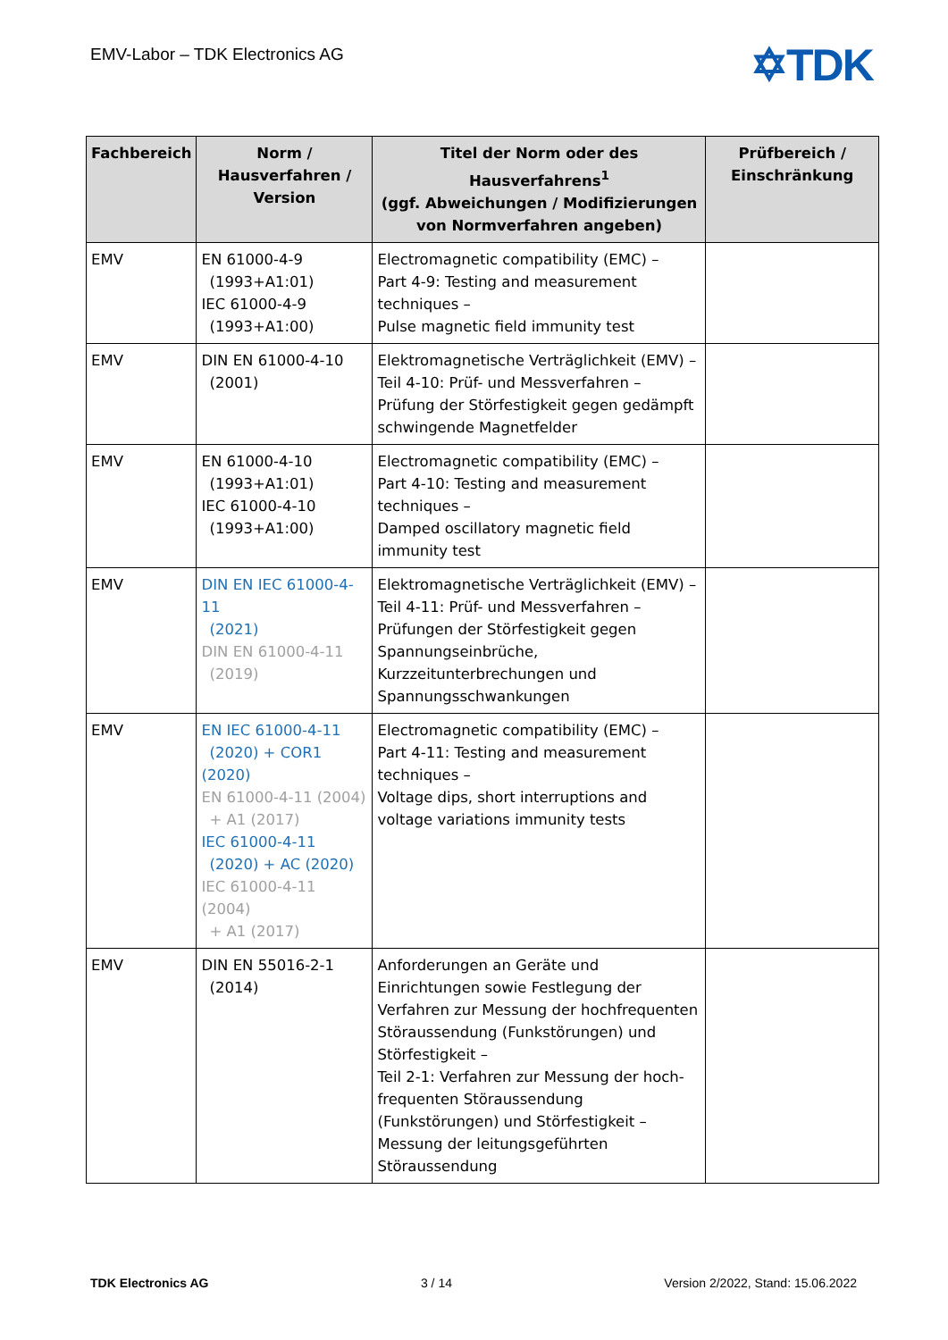EMV-Labor – TDK Electronics AG ✡TDK
| Fachbereich | Norm / Hausverfahren / Version | Titel der Norm oder des Hausverfahrens<sup>1</sup> (ggf. Abweichungen / Modifizierungen von Normverfahren angeben) | Prüfbereich / Einschränkung |
| --- | --- | --- | --- |
| EMV | EN 61000-4-9 (1993+A1:01) IEC 61000-4-9 (1993+A1:00) | Electromagnetic compatibility (EMC) – Part 4-9: Testing and measurement techniques – Pulse magnetic field immunity test | |
| EMV | DIN EN 61000-4-10 (2001) | Elektromagnetische Verträglichkeit (EMV) – Teil 4-10: Prüf- und Messverfahren – Prüfung der Störfestigkeit gegen gedämpft schwingende Magnetfelder | |
| EMV | EN 61000-4-10 (1993+A1:01) IEC 61000-4-10 (1993+A1:00) | Electromagnetic compatibility (EMC) – Part 4-10: Testing and measurement techniques – Damped oscillatory magnetic field immunity test | |
| EMV | DIN EN IEC 61000-4-11 (2021) DIN EN 61000-4-11 (2019) | Elektromagnetische Verträglichkeit (EMV) – Teil 4-11: Prüf- und Messverfahren – Prüfungen der Störfestigkeit gegen Spannungseinbrüche, Kurzzeitunterbrechungen und Spannungsschwankungen | |
| EMV | EN IEC 61000-4-11 (2020) + COR1 (2020) EN 61000-4-11 (2004) + A1 (2017) IEC 61000-4-11 (2020) + AC (2020) IEC 61000-4-11 (2004) + A1 (2017) | Electromagnetic compatibility (EMC) – Part 4-11: Testing and measurement techniques – Voltage dips, short interruptions and voltage variations immunity tests | |
| EMV | DIN EN 55016-2-1 (2014) | Anforderungen an Geräte und Einrichtungen sowie Festlegung der Verfahren zur Messung der hochfrequenten Störaussendung (Funkstörungen) und Störfestigkeit – Teil 2-1: Verfahren zur Messung der hoch-frequenten Störaussendung (Funkstörungen) und Störfestigkeit – Messung der leitungsgeführten Störaussendung | |
TDK Electronics AG 3 / 14 Version 2/2022, Stand: 15.06.2022